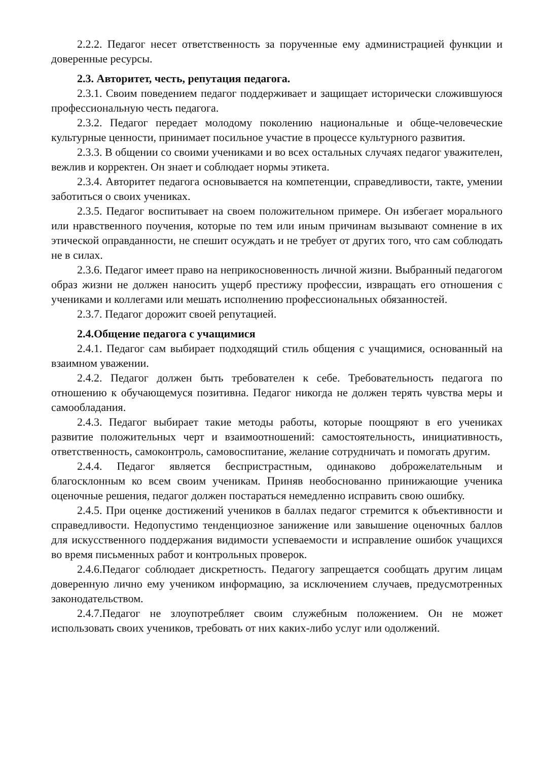2.2.2. Педагог несет ответственность за порученные ему администрацией функции и доверенные ресурсы.
2.3. Авторитет, честь, репутация педагога.
2.3.1. Своим поведением педагог поддерживает и защищает исторически сложившуюся профессиональную честь педагога.
2.3.2. Педагог передает молодому поколению национальные и обще-человеческие культурные ценности, принимает посильное участие в процессе культурного развития.
2.3.3. В общении со своими учениками и во всех остальных случаях педагог уважителен, вежлив и корректен. Он знает и соблюдает нормы этикета.
2.3.4. Авторитет педагога основывается на компетенции, справедливости, такте, умении заботиться о своих учениках.
2.3.5. Педагог воспитывает на своем положительном примере. Он избегает морального или нравственного поучения, которые по тем или иным причинам вызывают сомнение в их этической оправданности, не спешит осуждать и не требует от других того, что сам соблюдать не в силах.
2.3.6. Педагог имеет право на неприкосновенность личной жизни. Выбранный педагогом образ жизни не должен наносить ущерб престижу профессии, извращать его отношения с учениками и коллегами или мешать исполнению профессиональных обязанностей.
2.3.7. Педагог дорожит своей репутацией.
2.4.Общение педагога с учащимися
2.4.1. Педагог сам выбирает подходящий стиль общения с учащимися, основанный на взаимном уважении.
2.4.2. Педагог должен быть требователен к себе. Требовательность педагога по отношению к обучающемуся позитивна. Педагог никогда не должен терять чувства меры и самообладания.
2.4.3. Педагог выбирает такие методы работы, которые поощряют в его учениках развитие положительных черт и взаимоотношений: самостоятельность, инициативность, ответственность, самоконтроль, самовоспитание, желание сотрудничать и помогать другим.
2.4.4. Педагог является беспристрастным, одинаково доброжелательным и благосклонным ко всем своим ученикам. Приняв необоснованно принижающие ученика оценочные решения, педагог должен постараться немедленно исправить свою ошибку.
2.4.5. При оценке достижений учеников в баллах педагог стремится к объективности и справедливости. Недопустимо тенденциозное занижение или завышение оценочных баллов для искусственного поддержания видимости успеваемости и исправление ошибок учащихся во время письменных работ и контрольных проверок.
2.4.6.Педагог соблюдает дискретность. Педагогу запрещается сообщать другим лицам доверенную лично ему учеником информацию, за исключением случаев, предусмотренных законодательством.
2.4.7.Педагог не злоупотребляет своим служебным положением. Он не может использовать своих учеников, требовать от них каких-либо услуг или одолжений.